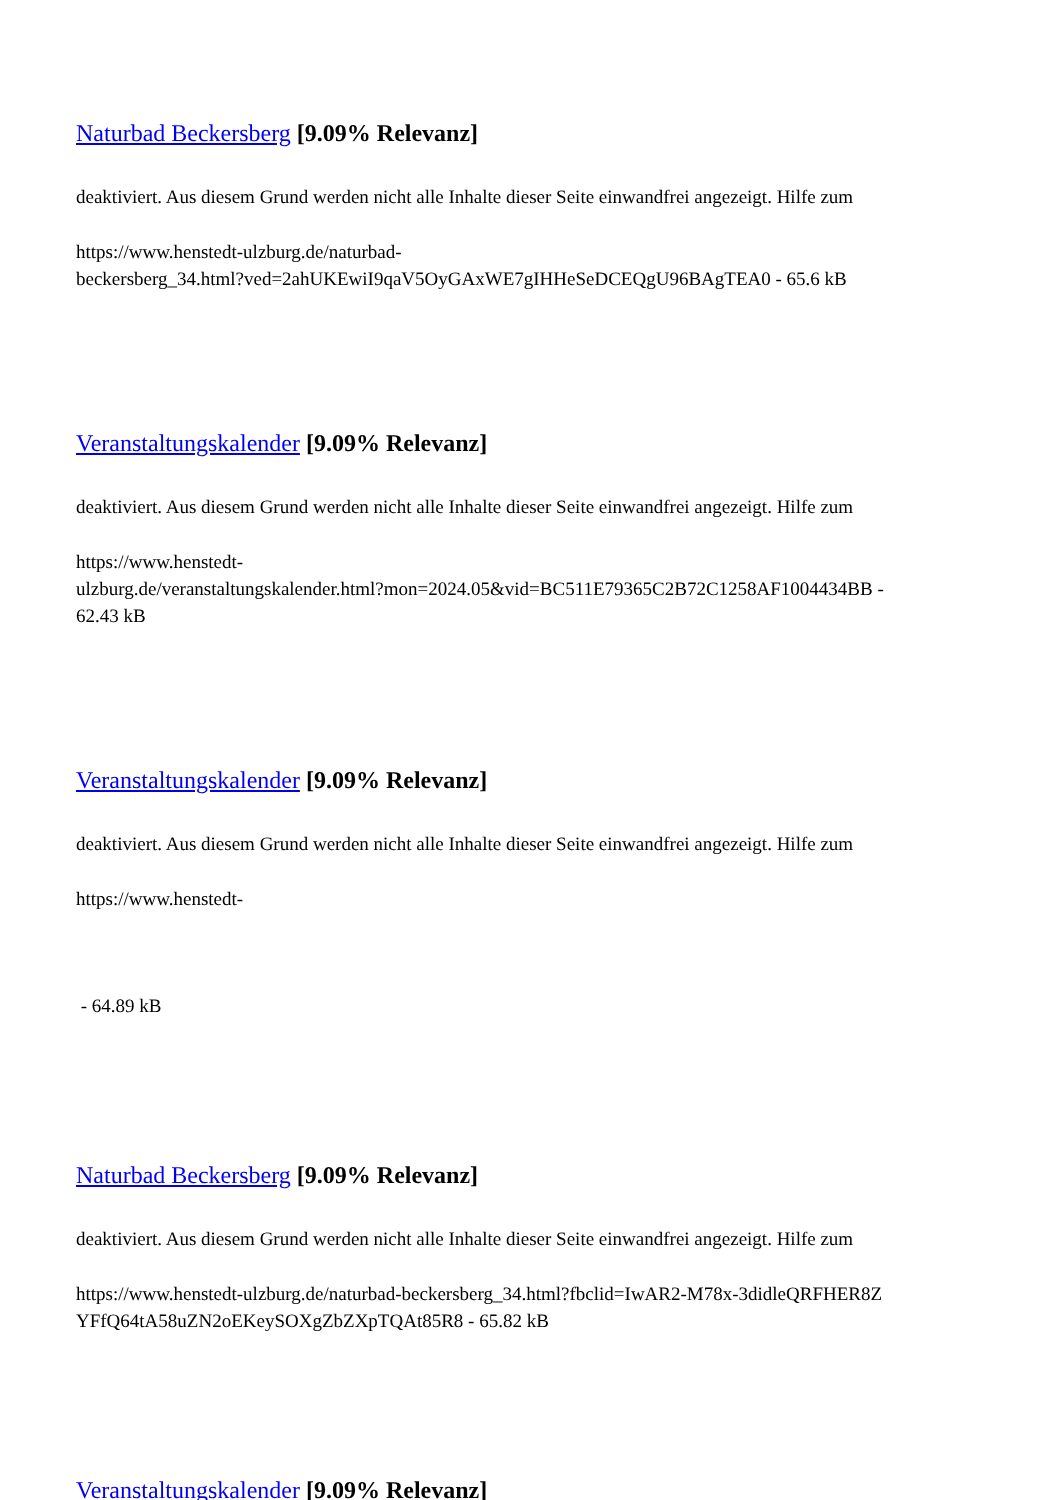Naturbad Beckersberg [9.09% Relevanz]
deaktiviert. Aus diesem Grund werden nicht alle Inhalte dieser Seite einwandfrei angezeigt. Hilfe zum
https://www.henstedt-ulzburg.de/naturbad-
beckersberg_34.html?ved=2ahUKEwiI9qaV5OyGAxWE7gIHHeSeDCEQgU96BAgTEA0 - 65.6 kB
Veranstaltungskalender [9.09% Relevanz]
deaktiviert. Aus diesem Grund werden nicht alle Inhalte dieser Seite einwandfrei angezeigt. Hilfe zum
https://www.henstedt-
ulzburg.de/veranstaltungskalender.html?mon=2024.05&vid=BC511E79365C2B72C1258AF1004434BB -
62.43 kB
Veranstaltungskalender [9.09% Relevanz]
deaktiviert. Aus diesem Grund werden nicht alle Inhalte dieser Seite einwandfrei angezeigt. Hilfe zum
https://www.henstedt-
- 64.89 kB
Naturbad Beckersberg [9.09% Relevanz]
deaktiviert. Aus diesem Grund werden nicht alle Inhalte dieser Seite einwandfrei angezeigt. Hilfe zum
https://www.henstedt-ulzburg.de/naturbad-beckersberg_34.html?fbclid=IwAR2-M78x-3didleQRFHER8Z
YFfQ64tA58uZN2oEKeySOXgZbZXpTQAt85R8 - 65.82 kB
Veranstaltungskalender [9.09% Relevanz]